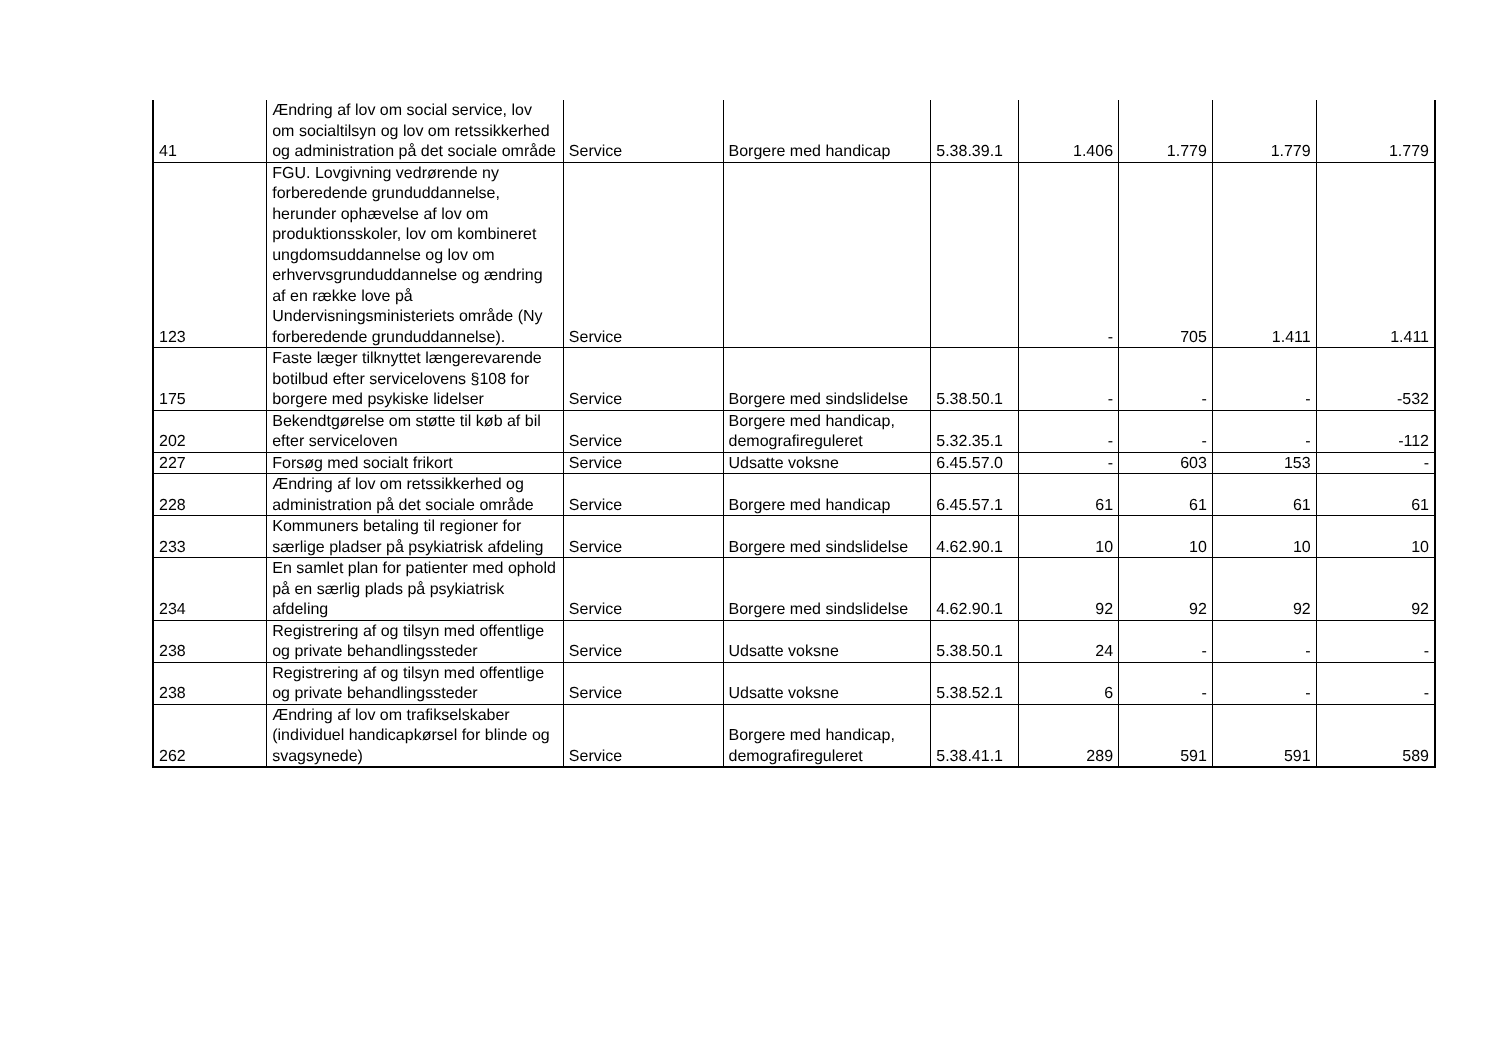| 41 | Ændring af lov om social service, lov om socialtilsyn og lov om retssikkerhed og administration på det sociale område | Service | Borgere med handicap | 5.38.39.1 | 1.406 | 1.779 | 1.779 | 1.779 |
| 123 | FGU. Lovgivning vedrørende ny forberedende grunduddannelse, herunder ophævelse af lov om produktionsskoler, lov om kombineret ungdomsuddannelse og lov om erhvervsgrunduddannelse og ændring af en række love på Undervisningsministeriets område (Ny forberedende grunduddannelse). | Service | | | - | 705 | 1.411 | 1.411 |
| 175 | Faste læger tilknyttet længerevarende botilbud efter servicelovens §108 for borgere med psykiske lidelser | Service | Borgere med sindslidelse | 5.38.50.1 | - | - | - | -532 |
| 202 | Bekendtgørelse om støtte til køb af bil efter serviceloven | Service | Borgere med handicap, demografireguleret | 5.32.35.1 | - | - | - | -112 |
| 227 | Forsøg med socialt frikort | Service | Udsatte voksne | 6.45.57.0 | - | 603 | 153 | - |
| 228 | Ændring af lov om retssikkerhed og administration på det sociale område | Service | Borgere med handicap | 6.45.57.1 | 61 | 61 | 61 | 61 |
| 233 | Kommuners betaling til regioner for særlige pladser på psykiatrisk afdeling | Service | Borgere med sindslidelse | 4.62.90.1 | 10 | 10 | 10 | 10 |
| 234 | En samlet plan for patienter med ophold på en særlig plads på psykiatrisk afdeling | Service | Borgere med sindslidelse | 4.62.90.1 | 92 | 92 | 92 | 92 |
| 238 | Registrering af og tilsyn med offentlige og private behandlingssteder | Service | Udsatte voksne | 5.38.50.1 | 24 | - | - | - |
| 238 | Registrering af og tilsyn med offentlige og private behandlingssteder | Service | Udsatte voksne | 5.38.52.1 | 6 | - | - | - |
| 262 | Ændring af lov om trafikselskaber (individuel handicapkørsel for blinde og svagsynede) | Service | Borgere med handicap, demografireguleret | 5.38.41.1 | 289 | 591 | 591 | 589 |